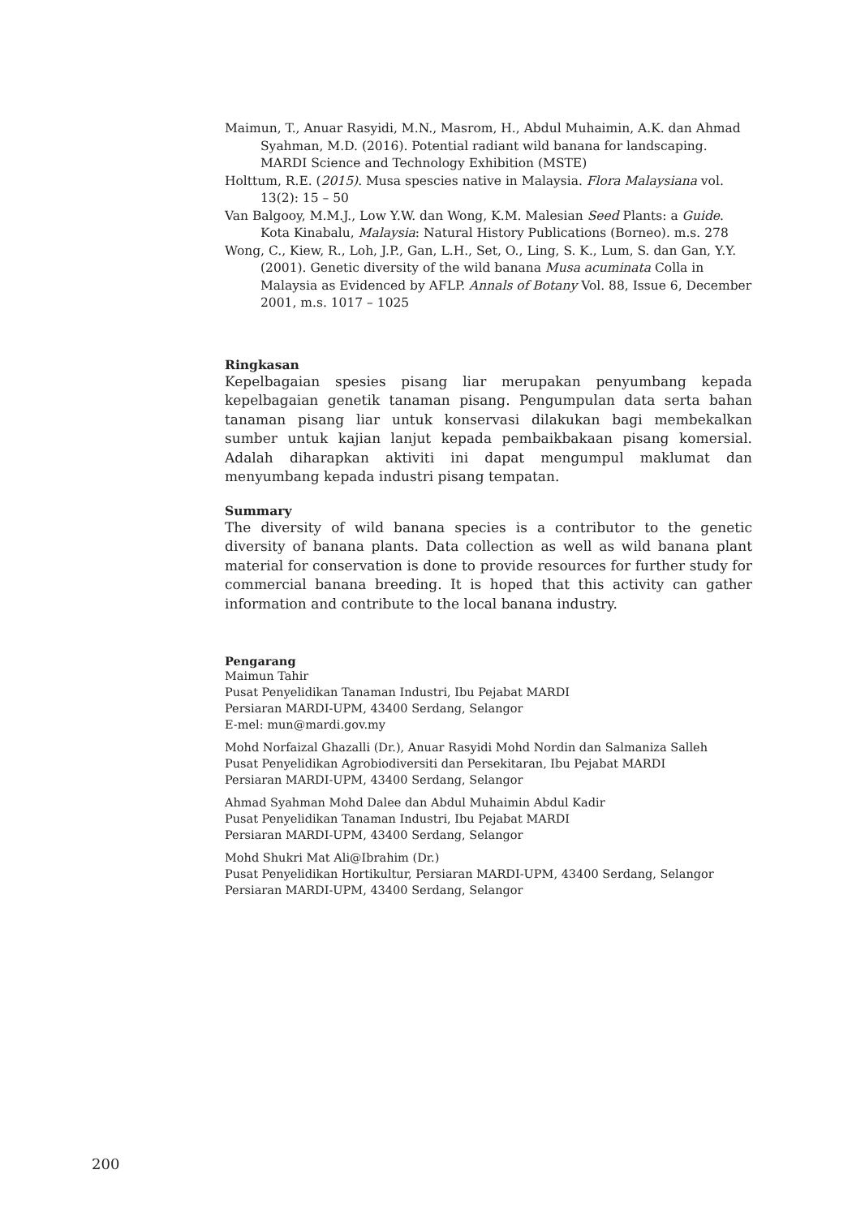Maimun, T., Anuar Rasyidi, M.N., Masrom, H., Abdul Muhaimin, A.K. dan Ahmad Syahman, M.D. (2016). Potential radiant wild banana for landscaping. MARDI Science and Technology Exhibition (MSTE)
Holttum, R.E. (2015). Musa spescies native in Malaysia. Flora Malaysiana vol. 13(2): 15 – 50
Van Balgooy, M.M.J., Low Y.W. dan Wong, K.M. Malesian Seed Plants: a Guide. Kota Kinabalu, Malaysia: Natural History Publications (Borneo). m.s. 278
Wong, C., Kiew, R., Loh, J.P., Gan, L.H., Set, O., Ling, S. K., Lum, S. dan Gan, Y.Y. (2001). Genetic diversity of the wild banana Musa acuminata Colla in Malaysia as Evidenced by AFLP. Annals of Botany Vol. 88, Issue 6, December 2001, m.s. 1017 – 1025
Ringkasan
Kepelbagaian spesies pisang liar merupakan penyumbang kepada kepelbagaian genetik tanaman pisang. Pengumpulan data serta bahan tanaman pisang liar untuk konservasi dilakukan bagi membekalkan sumber untuk kajian lanjut kepada pembaikbakaan pisang komersial. Adalah diharapkan aktiviti ini dapat mengumpul maklumat dan menyumbang kepada industri pisang tempatan.
Summary
The diversity of wild banana species is a contributor to the genetic diversity of banana plants. Data collection as well as wild banana plant material for conservation is done to provide resources for further study for commercial banana breeding. It is hoped that this activity can gather information and contribute to the local banana industry.
Pengarang
Maimun Tahir
Pusat Penyelidikan Tanaman Industri, Ibu Pejabat MARDI
Persiaran MARDI-UPM, 43400 Serdang, Selangor
E-mel: mun@mardi.gov.my
Mohd Norfaizal Ghazalli (Dr.), Anuar Rasyidi Mohd Nordin dan Salmaniza Salleh
Pusat Penyelidikan Agrobiodiversiti dan Persekitaran, Ibu Pejabat MARDI
Persiaran MARDI-UPM, 43400 Serdang, Selangor
Ahmad Syahman Mohd Dalee dan Abdul Muhaimin Abdul Kadir
Pusat Penyelidikan Tanaman Industri, Ibu Pejabat MARDI
Persiaran MARDI-UPM, 43400 Serdang, Selangor
Mohd Shukri Mat Ali@Ibrahim (Dr.)
Pusat Penyelidikan Hortikultur, Persiaran MARDI-UPM, 43400 Serdang, Selangor
Persiaran MARDI-UPM, 43400 Serdang, Selangor
200